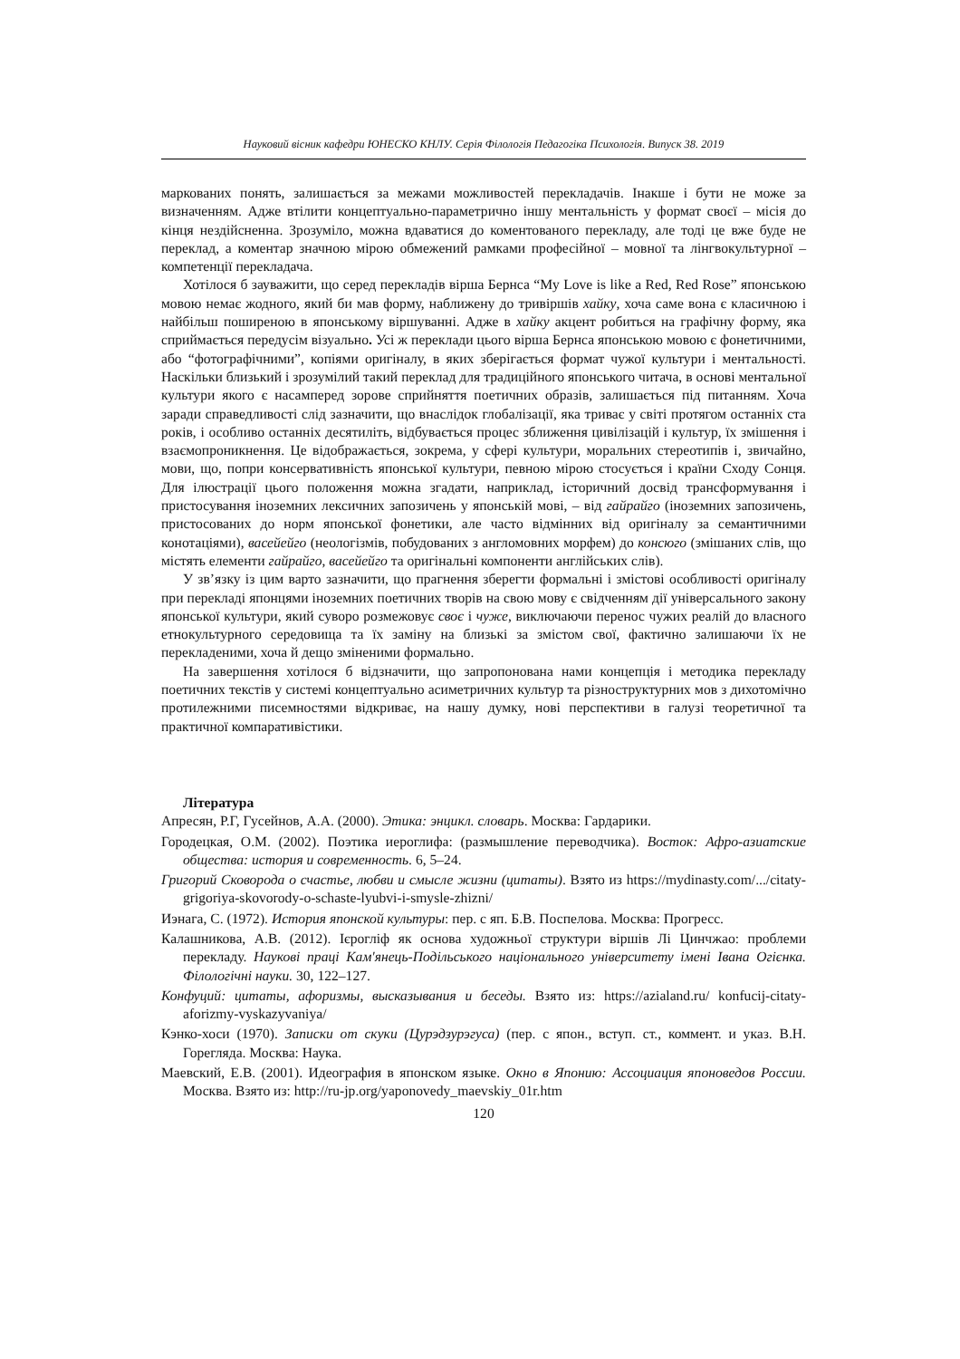Науковий вісник кафедри ЮНЕСКО КНЛУ. Серія Філологія Педагогіка Психологія. Випуск 38. 2019
маркованих понять, залишається за межами можливостей перекладачів. Інакше і бути не може за визначенням. Адже втілити концептуально-параметрично іншу ментальність у формат своєї – місія до кінця нездійсненна. Зрозуміло, можна вдаватися до коментованого перекладу, але тоді це вже буде не переклад, а коментар значною мірою обмежений рамками професійної – мовної та лінгвокультурної – компетенції перекладача.
Хотілося б зауважити, що серед перекладів вірша Бернса “My Love is like a Red, Red Rose” японською мовою немає жодного, який би мав форму, наближену до тривіршів хайку, хоча саме вона є класичною і найбільш поширеною в японському віршуванні. Адже в хайку акцент робиться на графічну форму, яка сприймається передусім візуально. Усі ж переклади цього вірша Бернса японською мовою є фонетичними, або “фотографічними”, копіями оригіналу, в яких зберігається формат чужої культури і ментальності. Наскільки близький і зрозумілий такий переклад для традиційного японського читача, в основі ментальної культури якого є насамперед зорове сприйняття поетичних образів, залишається під питанням. Хоча заради справедливості слід зазначити, що внаслідок глобалізації, яка триває у світі протягом останніх ста років, і особливо останніх десятиліть, відбувається процес зближення цивілізацій і культур, їх змішення і взаємопроникнення. Це відображається, зокрема, у сфері культури, моральних стереотипів і, звичайно, мови, що, попри консервативність японської культури, певною мірою стосується і країни Сходу Сонця. Для ілюстрації цього положення можна згадати, наприклад, історичний досвід трансформування і пристосування іноземних лексичних запозичень у японській мові, – від гайрайго (іноземних запозичень, пристосованих до норм японської фонетики, але часто відмінних від оригіналу за семантичними конотаціями), васейейго (неологізмів, побудованих з англомовних морфем) до консюго (змішаних слів, що містять елементи гайрайго, васейейго та оригінальні компоненти англійських слів).
У зв’язку із цим варто зазначити, що прагнення зберегти формальні і змістові особливості оригіналу при перекладі японцями іноземних поетичних творів на свою мову є свідченням дії універсального закону японської культури, який суворо розмежовує своє і чуже, виключаючи перенос чужих реалій до власного етнокультурного середовища та їх заміну на близькі за змістом свої, фактично залишаючи їх не перекладеними, хоча й дещо зміненими формально.
На завершення хотілося б відзначити, що запропонована нами концепція і методика перекладу поетичних текстів у системі концептуально асиметричних культур та різноструктурних мов з дихотомічно протилежними писемностями відкриває, на нашу думку, нові перспективи в галузі теоретичної та практичної компаративістики.
Література
Апресян, Р.Г, Гусейнов, А.А. (2000). Этика: энцикл. словарь. Москва: Гардарики.
Городецкая, О.М. (2002). Поэтика иероглифа: (размышление переводчика). Восток: Афро-азиатские общества: история и современность. 6, 5–24.
Григорий Сковорода о счастье, любви и смысле жизни (цитаты). Взято из https://mydinasty.com/.../citaty-grigoriya-skovorody-o-schaste-lyubvi-i-smysle-zhizni/
Иэнага, С. (1972). История японской культуры: пер. с яп. Б.В. Поспелова. Москва: Прогресс.
Калашникова, А.В. (2012). Ієрогліф як основа художньої структури віршів Лі Цинчжао: проблеми перекладу. Наукові праці Кам'янець-Подільського національного університету імені Івана Огієнка. Філологічні науки. 30, 122–127.
Конфуций: цитаты, афоризмы, высказывания и беседы. Взято из: https://azialand.ru/ konfucij-citaty-aforizmy-vyskazyvaniya/
Кэнко-хоси (1970). Записки от скуки (Цурэдзурэгуса) (пер. с япон., вступ. ст., коммент. и указ. В.Н. Горегляда. Москва: Наука.
Маевский, Е.В. (2001). Идеография в японском языке. Окно в Японию: Ассоциация японоведов России. Москва. Взято из: http://ru-jp.org/yaponovedy_maevskiy_01r.htm
120